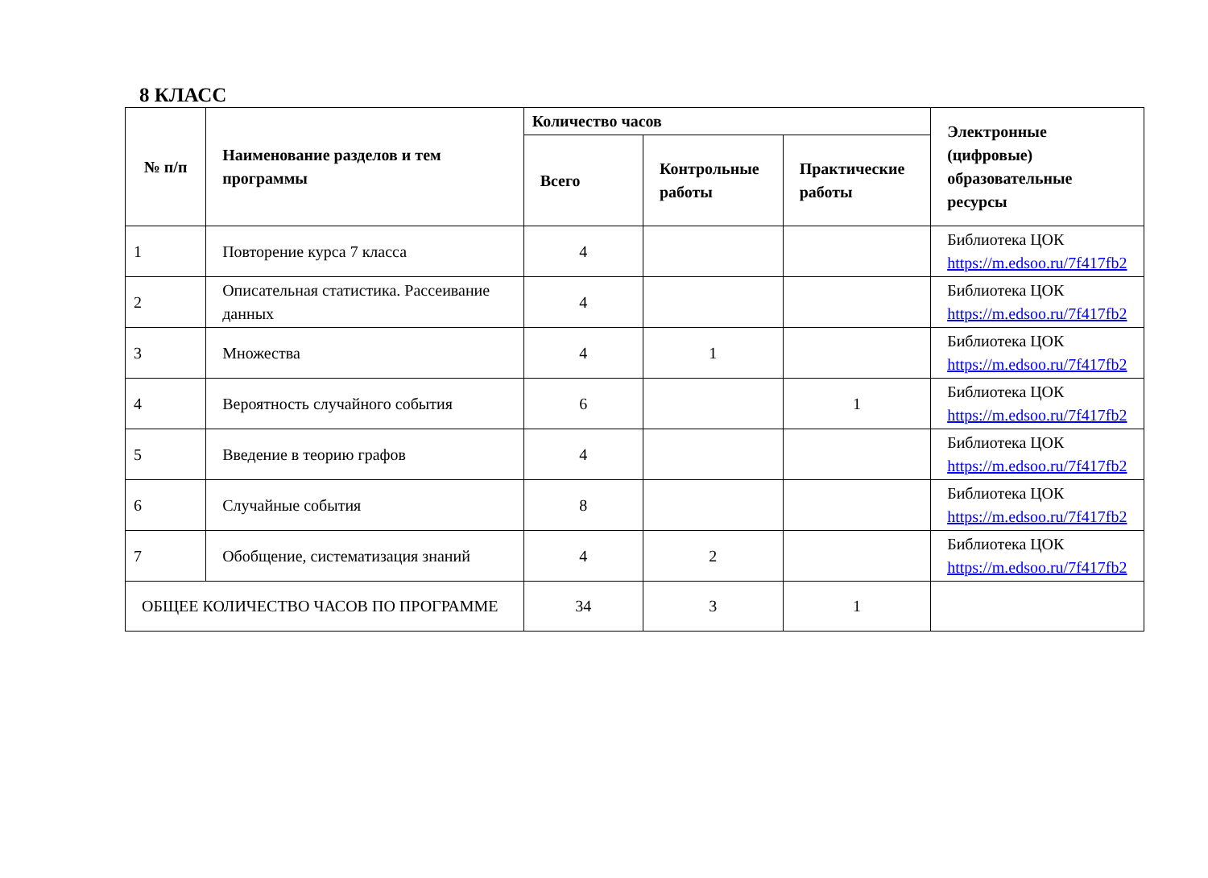8 КЛАСС
| № п/п | Наименование разделов и тем программы | Количество часов | | | Электронные (цифровые) образовательные ресурсы |
| --- | --- | --- | --- | --- | --- |
| | | Всего | Контрольные работы | Практические работы | |
| 1 | Повторение курса 7 класса | 4 | | | Библиотека ЦОК https://m.edsoo.ru/7f417fb2 |
| 2 | Описательная статистика. Рассеивание данных | 4 | | | Библиотека ЦОК https://m.edsoo.ru/7f417fb2 |
| 3 | Множества | 4 | 1 | | Библиотека ЦОК https://m.edsoo.ru/7f417fb2 |
| 4 | Вероятность случайного события | 6 | | 1 | Библиотека ЦОК https://m.edsoo.ru/7f417fb2 |
| 5 | Введение в теорию графов | 4 | | | Библиотека ЦОК https://m.edsoo.ru/7f417fb2 |
| 6 | Случайные события | 8 | | | Библиотека ЦОК https://m.edsoo.ru/7f417fb2 |
| 7 | Обобщение, систематизация знаний | 4 | 2 | | Библиотека ЦОК https://m.edsoo.ru/7f417fb2 |
| ОБЩЕЕ КОЛИЧЕСТВО ЧАСОВ ПО ПРОГРАММЕ | | 34 | 3 | 1 | |